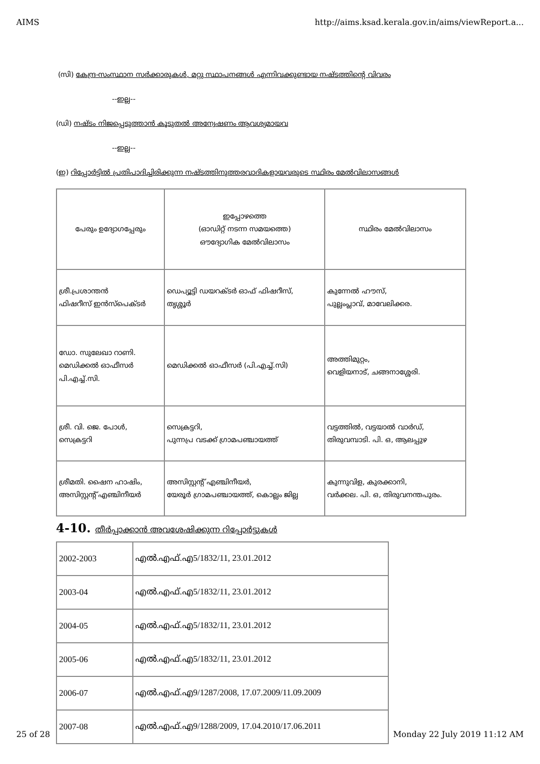AIMS http://aims.ksad.kerala.gov.in/aims/viewReport.a...
(സി) കേന്ദ്ര-സംസ്ഥാന സർക്കാരുകൾ, മറ്റു സ്ഥാപനങ്ങൾ എന്നിവക്കുണ്ടായ നഷ്ടത്തിന്റെ വിവരം
--ഇല്ല--
(ഡി) നഷ്ടം നിജപ്പെടുത്താൻ കൂടുതൽ അന്വേഷണം ആവശ്യമായവ
--ഇല്ല--
(ഇ) റിപ്പോർട്ടിൽ പ്രതിപാദിച്ചിരിക്കുന്ന നഷ്ടത്തിനുത്തരവാദികളായവരുടെ സ്ഥിരം മേൽവിലാസങ്ങൾ
| പേരും ഉദ്യോഗപ്പേരും | ഇപ്പോഴത്തെ (ഓഡിറ്റ് നടന്ന സമയത്തെ) ഔദ്യോഗിക മേൽവിലാസം | സ്ഥിരം മേൽവിലാസം |
| --- | --- | --- |
| ശ്രീ.പ്രശാന്തൻ ഫിഷറീസ് ഇൻസ്പെക്ടർ | ഡെപ്യൂട്ടി ഡയറക്ടർ ഓഫ് ഫിഷറീസ്, തൃശ്ശൂർ | കുന്നേൽ ഹൗസ്, പുല്ലംപ്ലാവ്, മാവേലിക്കര. |
| ഡോ. സുലേഖാ റാണി. മെഡിക്കൽ ഓഫീസർ പി.എച്ച്.സി. | മെഡിക്കൽ ഓഫീസർ (പി.എച്ച്.സി) | അത്തിമുറ്റം, വെളിയനാട്, ചങ്ങനാശ്ശേരി. |
| ശ്രീ. വി. ജെ. പോൾ, സെക്രട്ടറി | സെക്രട്ടറി, പുന്നപ്ര വടക്ക് ഗ്രാമപഞ്ചായത്ത് | വട്ടത്തിൽ, വട്ടയാൽ വാർഡ്, തിരുവമ്പാടി. പി. ഒ, ആലപ്പുഴ |
| ശ്രീമതി. ഷൈന ഹാഷിം, അസിസ്റ്റന്റ് എഞ്ചിനീയർ | അസിസ്റ്റന്റ് എഞ്ചിനീയർ, യേരൂർ ഗ്രാമപഞ്ചായത്ത്, കൊല്ലം ജില്ല | കുന്നുവിള, കുരക്കാനി, വർക്കല. പി. ഒ, തിരുവനന്തപുരം. |
4-10. തീർപ്പാക്കാൻ അവശേഷിക്കുന്ന റിപ്പോർട്ടുകൾ
| 2002-2003 | എൽ.എഫ്.എ5/1832/11, 23.01.2012 |
| 2003-04 | എൽ.എഫ്.എ5/1832/11, 23.01.2012 |
| 2004-05 | എൽ.എഫ്.എ5/1832/11, 23.01.2012 |
| 2005-06 | എൽ.എഫ്.എ5/1832/11, 23.01.2012 |
| 2006-07 | എൽ.എഫ്.എ9/1287/2008, 17.07.2009/11.09.2009 |
| 2007-08 | എൽ.എഫ്.എ9/1288/2009, 17.04.2010/17.06.2011 |
25 of 28 Monday 22 July 2019 11:12 AM